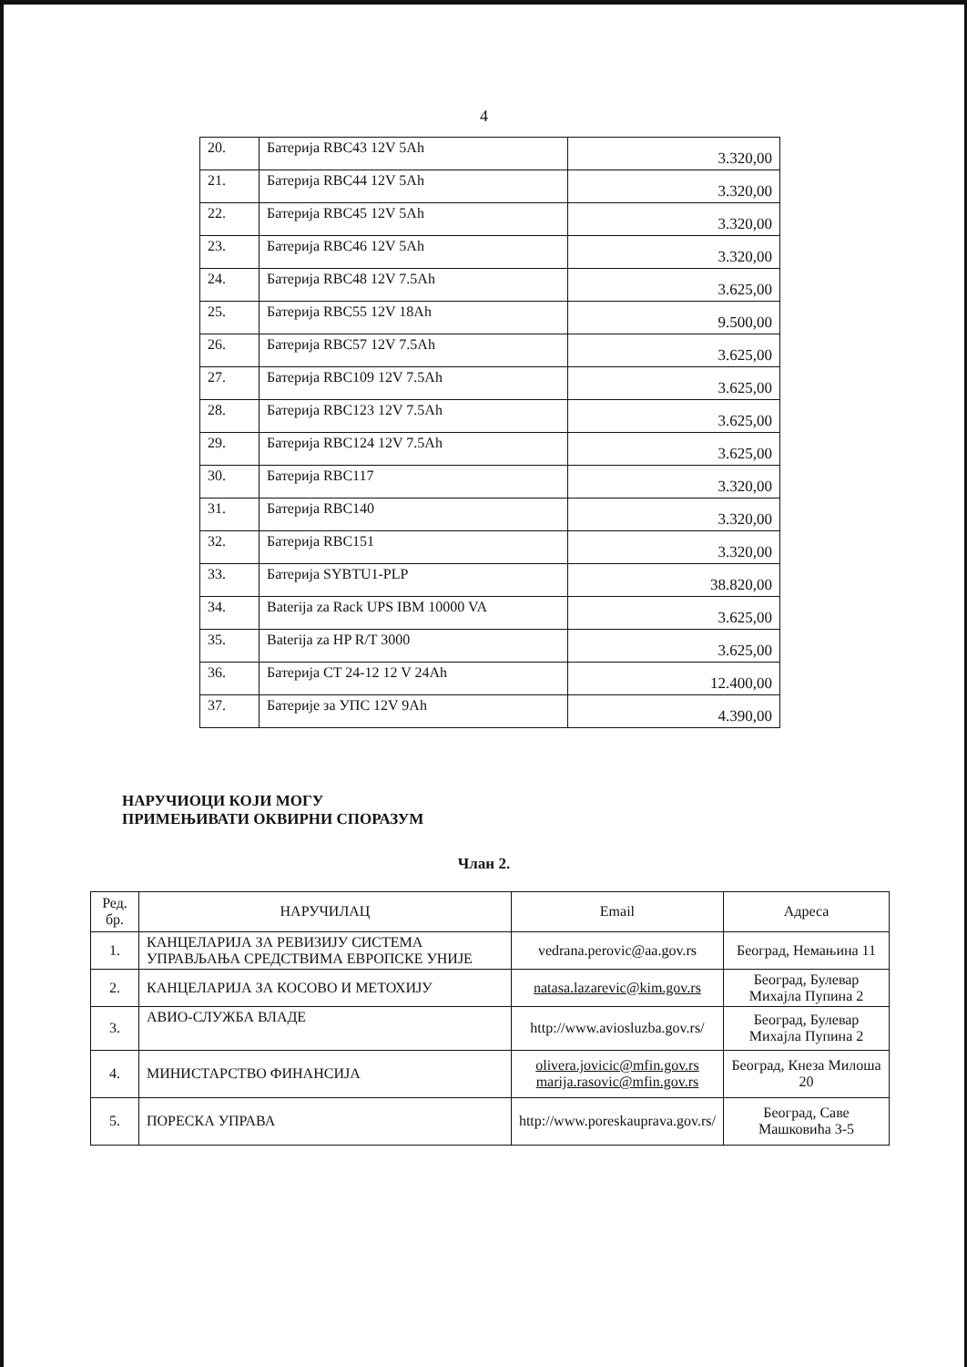4
| 20. | Батерија RBC43 12V 5Ah | 3.320,00 |
| 21. | Батерија RBC44 12V 5Ah | 3.320,00 |
| 22. | Батерија RBC45 12V 5Ah | 3.320,00 |
| 23. | Батерија RBC46 12V 5Ah | 3.320,00 |
| 24. | Батерија RBC48 12V 7.5Ah | 3.625,00 |
| 25. | Батерија RBC55 12V 18Ah | 9.500,00 |
| 26. | Батерија RBC57 12V 7.5Ah | 3.625,00 |
| 27. | Батерија RBC109 12V 7.5Ah | 3.625,00 |
| 28. | Батерија RBC123 12V 7.5Ah | 3.625,00 |
| 29. | Батерија RBC124 12V 7.5Ah | 3.625,00 |
| 30. | Батерија RBC117 | 3.320,00 |
| 31. | Батерија RBC140 | 3.320,00 |
| 32. | Батерија RBC151 | 3.320,00 |
| 33. | Батерија SYBTU1-PLP | 38.820,00 |
| 34. | Baterija za Rack UPS IBM 10000 VA | 3.625,00 |
| 35. | Baterija za HP R/T 3000 | 3.625,00 |
| 36. | Батерија CT 24-12 12 V 24Ah | 12.400,00 |
| 37. | Батерије за УПС 12V 9Ah | 4.390,00 |
НАРУЧИОЦИ КОЈИ МОГУ
ПРИМЕЊИВАТИ ОКВИРНИ СПОРАЗУМ
Члан 2.
| Ред. бр. | НАРУЧИЛАЦ | Email | Адреса |
| --- | --- | --- | --- |
| 1. | КАНЦЕЛАРИЈА ЗА РЕВИЗИЈУ СИСТЕМА УПРАВЉАЊА СРЕДСТВИМА ЕВРОПСКЕ УНИЈЕ | vedrana.perovic@aa.gov.rs | Београд, Немањина 11 |
| 2. | КАНЦЕЛАРИЈА ЗА КОСОВО И МЕТОХИЈУ | natasa.lazarevic@kim.gov.rs | Београд, Булевар Михајла Пупина 2 |
| 3. | АВИО-СЛУЖБА ВЛАДЕ | http://www.aviosluzba.gov.rs/ | Београд, Булевар Михајла Пупина 2 |
| 4. | МИНИСТАРСТВО ФИНАНСИЈА | olivera.jovicic@mfin.gov.rs marija.rasovic@mfin.gov.rs | Београд, Кнеза Милоша 20 |
| 5. | ПОРЕСКА УПРАВА | http://www.poreskauprava.gov.rs/ | Београд, Саве Машковића 3-5 |